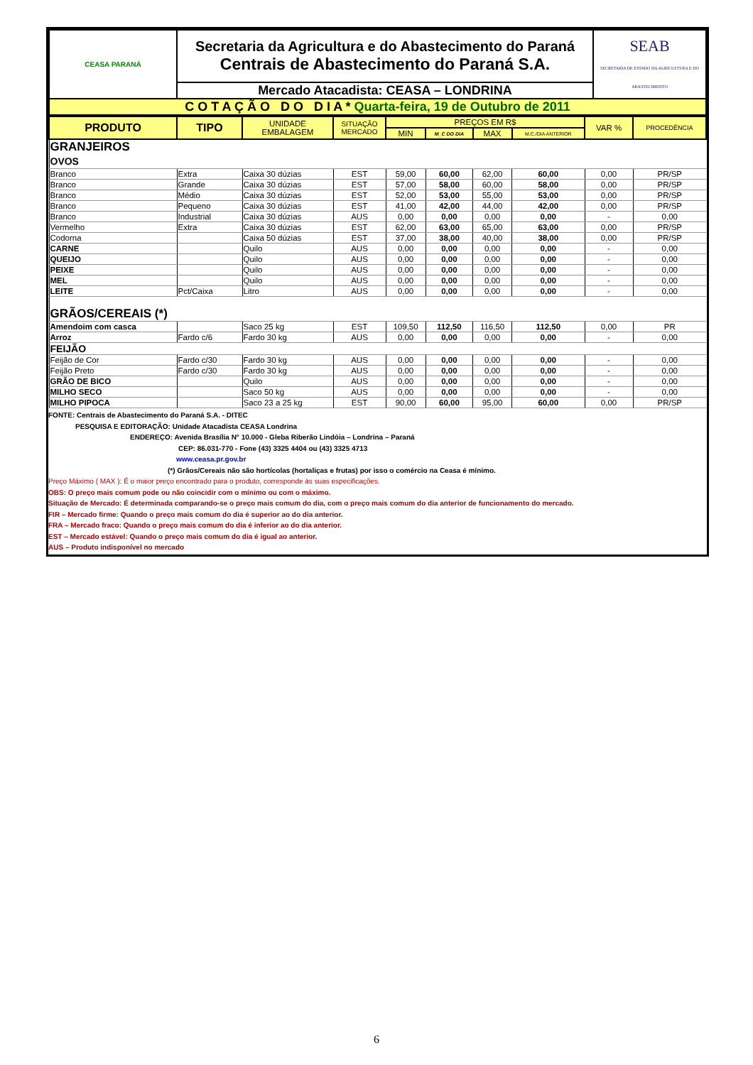| CEASA PARANÁ | Secretaria da Agricultura e do Abastecimento do Paraná Centrais de Abastecimento do Paraná S.A. | SEAB SECRETARIA DE ESTADO DA AGRICULTURA E DO ABASTECIMENTO |
| | Mercado Atacadista: CEASA – LONDRINA | |
| C O T A Ç Ã O D O D I A * Quarta-feira, 19 de Outubro de 2011 | | |
| PRODUTO | TIPO | UNIDADE EMBALAGEM | SITUAÇÃO MERCADO | PREÇOS EM R$ | | | | VAR % | PROCEDÊNCIA |
| --- | --- | --- | --- | --- | --- | --- | --- | --- | --- |
| | | | | MIN | M_C DO DIA | MAX | M.C./DIA ANTERIOR | | |
| GRANJEIROS OVOS | | | | | | | | | |
| Branco | Extra | Caixa 30 dúzias | EST | 59,00 | 60,00 | 62,00 | 60,00 | 0,00 | PR/SP |
| Branco | Grande | Caixa 30 dúzias | EST | 57,00 | 58,00 | 60,00 | 58,00 | 0,00 | PR/SP |
| Branco | Médio | Caixa 30 dúzias | EST | 52,00 | 53,00 | 55,00 | 53,00 | 0,00 | PR/SP |
| Branco | Pequeno | Caixa 30 dúzias | EST | 41,00 | 42,00 | 44,00 | 42,00 | 0,00 | PR/SP |
| Branco | Industrial | Caixa 30 dúzias | AUS | 0,00 | 0,00 | 0,00 | 0,00 | - | 0,00 |
| Vermelho | Extra | Caixa 30 dúzias | EST | 62,00 | 63,00 | 65,00 | 63,00 | 0,00 | PR/SP |
| Codorna | | Caixa 50 dúzias | EST | 37,00 | 38,00 | 40,00 | 38,00 | 0,00 | PR/SP |
| CARNE | | Quilo | AUS | 0,00 | 0,00 | 0,00 | 0,00 | - | 0,00 |
| QUEIJO | | Quilo | AUS | 0,00 | 0,00 | 0,00 | 0,00 | - | 0,00 |
| PEIXE | | Quilo | AUS | 0,00 | 0,00 | 0,00 | 0,00 | - | 0,00 |
| MEL | | Quilo | AUS | 0,00 | 0,00 | 0,00 | 0,00 | - | 0,00 |
| LEITE | Pct/Caixa | Litro | AUS | 0,00 | 0,00 | 0,00 | 0,00 | - | 0,00 |
| GRÃOS/CEREAIS (*) | | | | | | | | | |
| Amendoim com casca | | Saco 25 kg | EST | 109,50 | 112,50 | 116,50 | 112,50 | 0,00 | PR |
| Arroz | Fardo c/6 | Fardo 30 kg | AUS | 0,00 | 0,00 | 0,00 | 0,00 | - | 0,00 |
| FEIJÃO | | | | | | | | | |
| Feijão de Cor | Fardo c/30 | Fardo 30 kg | AUS | 0,00 | 0,00 | 0,00 | 0,00 | - | 0,00 |
| Feijão Preto | Fardo c/30 | Fardo 30 kg | AUS | 0,00 | 0,00 | 0,00 | 0,00 | - | 0,00 |
| GRÃO DE BICO | | Quilo | AUS | 0,00 | 0,00 | 0,00 | 0,00 | - | 0,00 |
| MILHO SECO | | Saco 50 kg | AUS | 0,00 | 0,00 | 0,00 | 0,00 | - | 0,00 |
| MILHO PIPOCA | | Saco 23 a 25 kg | EST | 90,00 | 60,00 | 95,00 | 60,00 | 0,00 | PR/SP |
FONTE: Centrais de Abastecimento do Paraná S.A. - DITEC
PESQUISA E EDITORAÇÃO: Unidade Atacadista CEASA Londrina
ENDEREÇO: Avenida Brasília N° 10.000 - Gleba Riberão Lindóia – Londrina – Paraná
CEP: 86.031-770 - Fone (43) 3325 4404 ou (43) 3325 4713
www.ceasa.pr.gov.br
(*) Grãos/Cereais não são hortícolas (hortaliças e frutas) por isso o comércio na Ceasa é mínimo.
Preço Máximo ( MAX ): É o maior preço encontrado para o produto, corresponde às suas especificações.
OBS: O preço mais comum pode ou não coincidir com o mínimo ou com o máximo.
Situação de Mercado: É determinada comparando-se o preço mais comum do dia, com o preço mais comum do dia anterior de funcionamento do mercado.
FIR – Mercado firme: Quando o preço mais comum do dia é superior ao do dia anterior.
FRA – Mercado fraco: Quando o preço mais comum do dia é inferior ao do dia anterior.
EST – Mercado estável: Quando o preço mais comum do dia é igual ao anterior.
AUS – Produto indisponível no mercado
6